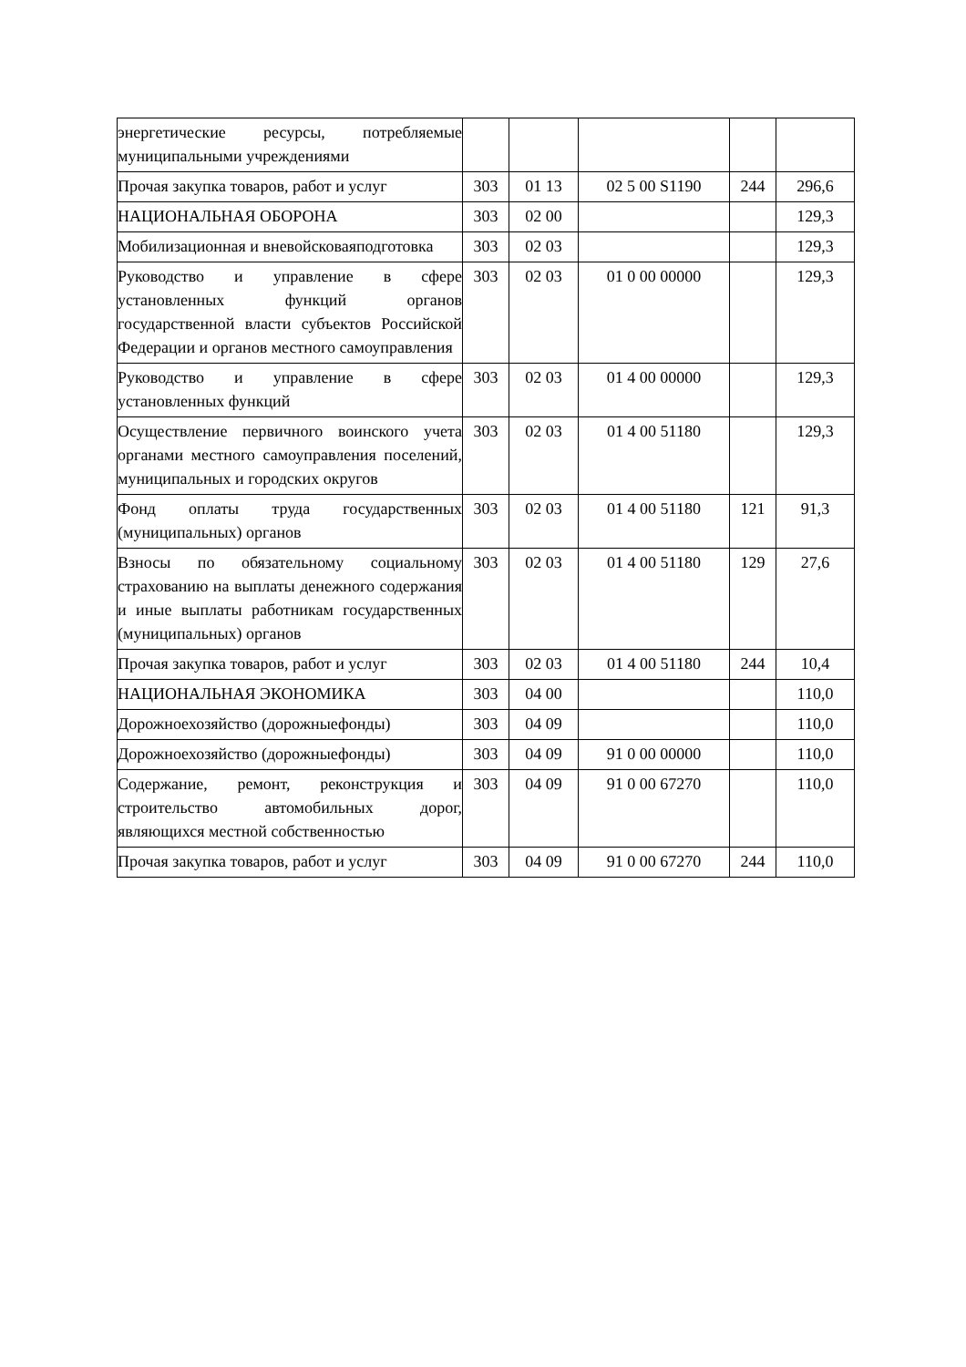| энергетические ресурсы, потребляемые муниципальными учреждениями | | | | | |
| Прочая закупка товаров, работ и услуг | 303 | 01 13 | 02 5 00 S1190 | 244 | 296,6 |
| НАЦИОНАЛЬНАЯ ОБОРОНА | 303 | 02 00 | | | 129,3 |
| Мобилизационная и вневойсковаяподготовка | 303 | 02 03 | | | 129,3 |
| Руководство и управление в сфере установленных функций органов государственной власти субъектов Российской Федерации и органов местного самоуправления | 303 | 02 03 | 01 0 00 00000 | | 129,3 |
| Руководство и управление в сфере установленных функций | 303 | 02 03 | 01 4 00 00000 | | 129,3 |
| Осуществление первичного воинского учета органами местного самоуправления поселений, муниципальных и городских округов | 303 | 02 03 | 01 4 00 51180 | | 129,3 |
| Фонд оплаты труда государственных (муниципальных) органов | 303 | 02 03 | 01 4 00 51180 | 121 | 91,3 |
| Взносы по обязательному социальному страхованию на выплаты денежного содержания и иные выплаты работникам государственных (муниципальных) органов | 303 | 02 03 | 01 4 00 51180 | 129 | 27,6 |
| Прочая закупка товаров, работ и услуг | 303 | 02 03 | 01 4 00 51180 | 244 | 10,4 |
| НАЦИОНАЛЬНАЯ ЭКОНОМИКА | 303 | 04 00 | | | 110,0 |
| Дорожноехозяйство (дорожныефонды) | 303 | 04 09 | | | 110,0 |
| Дорожноехозяйство (дорожныефонды) | 303 | 04 09 | 91 0 00 00000 | | 110,0 |
| Содержание, ремонт, реконструкция и строительство автомобильных дорог, являющихся местной собственностью | 303 | 04 09 | 91 0 00 67270 | | 110,0 |
| Прочая закупка товаров, работ и услуг | 303 | 04 09 | 91 0 00 67270 | 244 | 110,0 |